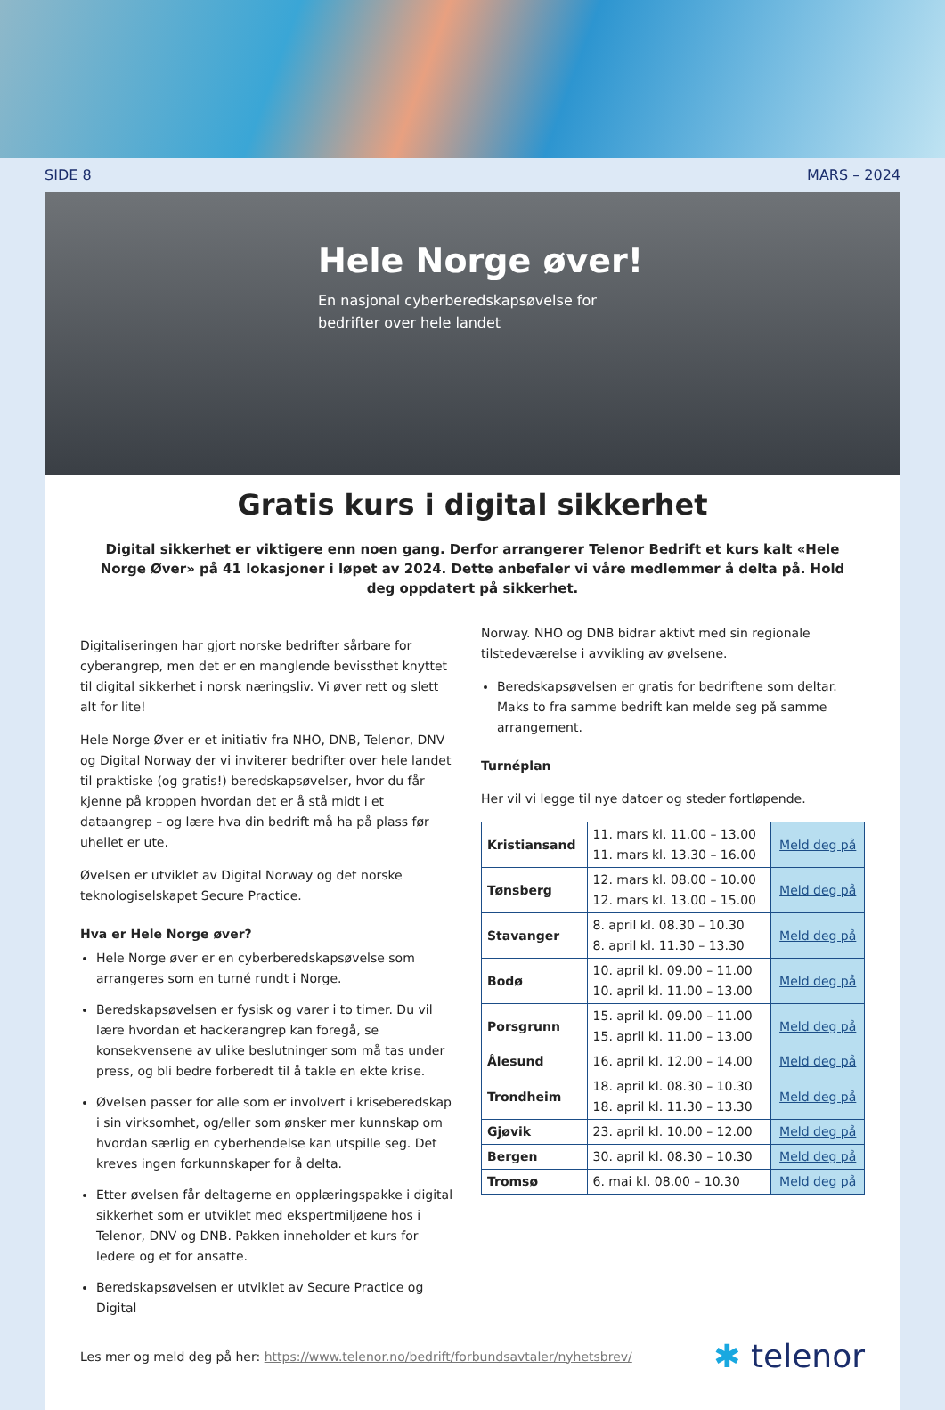SIDE 8 MARS – 2024
Hele Norge øver!
En nasjonal cyberberedskapsøvelse for
bedrifter over hele landet
Gratis kurs i digital sikkerhet
Digital sikkerhet er viktigere enn noen gang. Derfor arrangerer Telenor Bedrift et kurs kalt «Hele Norge Øver» på 41 lokasjoner i løpet av 2024. Dette anbefaler vi våre medlemmer å delta på. Hold deg oppdatert på sikkerhet.
Digitaliseringen har gjort norske bedrifter sårbare for cyberangrep, men det er en manglende bevissthet knyttet til digital sikkerhet i norsk næringsliv. Vi øver rett og slett alt for lite!
Hele Norge Øver er et initiativ fra NHO, DNB, Telenor, DNV og Digital Norway der vi inviterer bedrifter over hele landet til praktiske (og gratis!) beredskapsøvelser, hvor du får kjenne på kroppen hvordan det er å stå midt i et dataangrep – og lære hva din bedrift må ha på plass før uhellet er ute.
Øvelsen er utviklet av Digital Norway og det norske teknologiselskapet Secure Practice.
Hva er Hele Norge øver?
Hele Norge øver er en cyberberedskapsøvelse som arrangeres som en turné rundt i Norge.
Beredskapsøvelsen er fysisk og varer i to timer. Du vil lære hvordan et hackerangrep kan foregå, se konsekvensene av ulike beslutninger som må tas under press, og bli bedre forberedt til å takle en ekte krise.
Øvelsen passer for alle som er involvert i kriseberedskap i sin virksomhet, og/eller som ønsker mer kunnskap om hvordan særlig en cyberhendelse kan utspille seg. Det kreves ingen forkunnskaper for å delta.
Etter øvelsen får deltagerne en opplæringspakke i digital sikkerhet som er utviklet med ekspertmiljøene hos i Telenor, DNV og DNB. Pakken inneholder et kurs for ledere og et for ansatte.
Beredskapsøvelsen er utviklet av Secure Practice og Digital
Norway. NHO og DNB bidrar aktivt med sin regionale tilstedeværelse i avvikling av øvelsene.
Beredskapsøvelsen er gratis for bedriftene som deltar. Maks to fra samme bedrift kan melde seg på samme arrangement.
Turnéplan
Her vil vi legge til nye datoer og steder fortløpende.
| Kristiansand | 11. mars kl. 11.00 – 13.00 11. mars kl. 13.30 – 16.00 | Meld deg på |
| Tønsberg | 12. mars kl. 08.00 – 10.00 12. mars kl. 13.00 – 15.00 | Meld deg på |
| Stavanger | 8. april kl. 08.30 – 10.30 8. april kl. 11.30 – 13.30 | Meld deg på |
| Bodø | 10. april kl. 09.00 – 11.00 10. april kl. 11.00 – 13.00 | Meld deg på |
| Porsgrunn | 15. april kl. 09.00 – 11.00 15. april kl. 11.00 – 13.00 | Meld deg på |
| Ålesund | 16. april kl. 12.00 – 14.00 | Meld deg på |
| Trondheim | 18. april kl. 08.30 – 10.30 18. april kl. 11.30 – 13.30 | Meld deg på |
| Gjøvik | 23. april kl. 10.00 – 12.00 | Meld deg på |
| Bergen | 30. april kl. 08.30 – 10.30 | Meld deg på |
| Tromsø | 6. mai kl. 08.00 – 10.30 | Meld deg på |
Les mer og meld deg på her: https://www.telenor.no/bedrift/forbundsavtaler/nyhetsbrev/ ✱ telenor